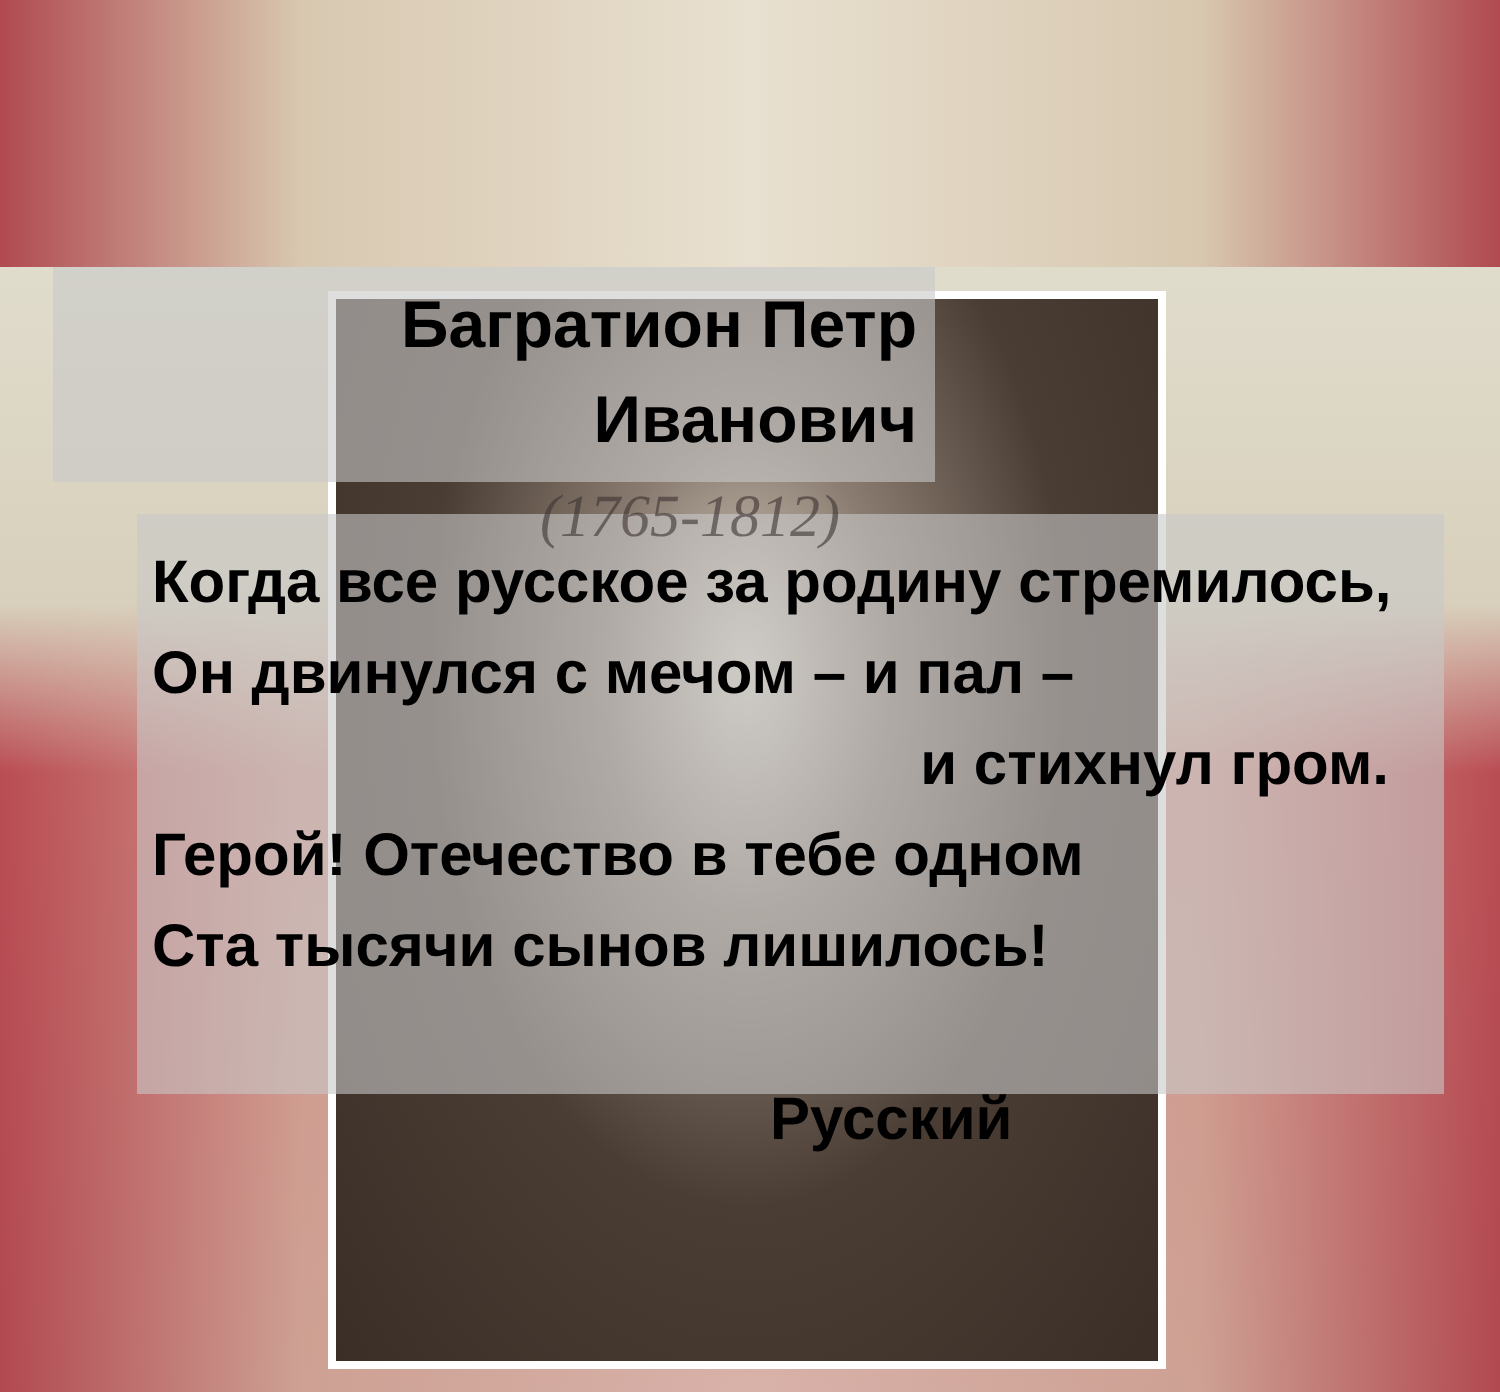Багратион Петр
Иванович
(1765-1812)
Когда все русское за родину стремилось,
Он двинулся с мечом – и пал –
и стихнул гром.
Герой! Отечество в тебе одном
Ста тысячи сынов лишилось!
Русский